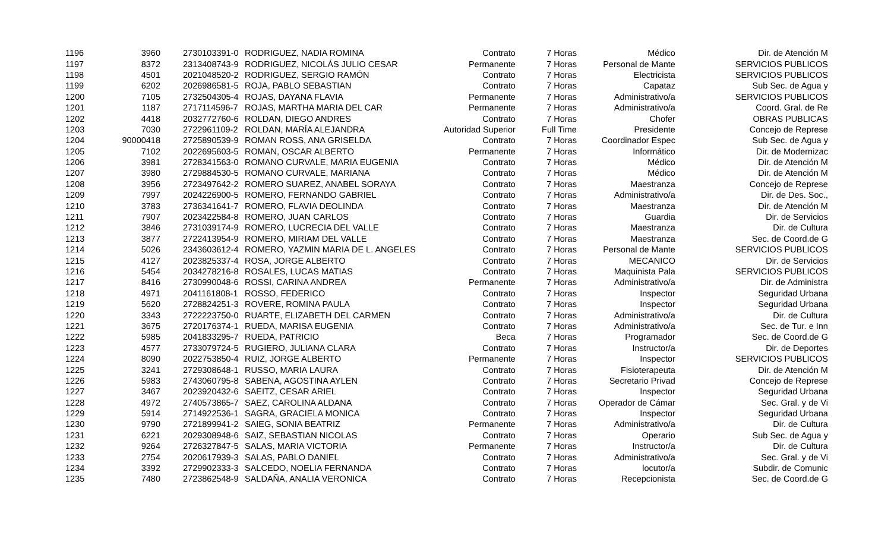| 1196 | 3960 | 2730103391-0 | RODRIGUEZ, NADIA ROMINA | Contrato | 7 Horas | Médico | Dir. de Atención M |
| 1197 | 8372 | 2313408743-9 | RODRIGUEZ, NICOLÁS JULIO CESAR | Permanente | 7 Horas | Personal de Mante | SERVICIOS PUBLICOS |
| 1198 | 4501 | 2021048520-2 | RODRIGUEZ, SERGIO RAMÓN | Contrato | 7 Horas | Electricista | SERVICIOS PUBLICOS |
| 1199 | 6202 | 2026986581-5 | ROJA, PABLO SEBASTIAN | Contrato | 7 Horas | Capataz | Sub Sec. de Agua y |
| 1200 | 7105 | 2732504305-4 | ROJAS, DAYANA FLAVIA | Permanente | 7 Horas | Administrativo/a | SERVICIOS PUBLICOS |
| 1201 | 1187 | 2717114596-7 | ROJAS, MARTHA MARIA DEL CAR | Permanente | 7 Horas | Administrativo/a | Coord. Gral. de Re |
| 1202 | 4418 | 2032772760-6 | ROLDAN, DIEGO ANDRES | Contrato | 7 Horas | Chofer | OBRAS PUBLICAS |
| 1203 | 7030 | 2722961109-2 | ROLDAN, MARÍA ALEJANDRA | Autoridad Superior | Full Time | Presidente | Concejo de Represe |
| 1204 | 90000418 | 2725890539-9 | ROMAN ROSS, ANA GRISELDA | Contrato | 7 Horas | Coordinador Espec | Sub Sec. de Agua y |
| 1205 | 7102 | 2022695603-5 | ROMAN, OSCAR ALBERTO | Permanente | 7 Horas | Informático | Dir. de Modernizac |
| 1206 | 3981 | 2728341563-0 | ROMANO CURVALE, MARIA EUGENIA | Contrato | 7 Horas | Médico | Dir. de Atención M |
| 1207 | 3980 | 2729884530-5 | ROMANO CURVALE, MARIANA | Contrato | 7 Horas | Médico | Dir. de Atención M |
| 1208 | 3956 | 2723497642-2 | ROMERO SUAREZ, ANABEL SORAYA | Contrato | 7 Horas | Maestranza | Concejo de Represe |
| 1209 | 7997 | 2024226900-5 | ROMERO, FERNANDO GABRIEL | Contrato | 7 Horas | Administrativo/a | Dir. de Des. Soc., |
| 1210 | 3783 | 2736341641-7 | ROMERO, FLAVIA DEOLINDA | Contrato | 7 Horas | Maestranza | Dir. de Atención M |
| 1211 | 7907 | 2023422584-8 | ROMERO, JUAN CARLOS | Contrato | 7 Horas | Guardia | Dir. de Servicios |
| 1212 | 3846 | 2731039174-9 | ROMERO, LUCRECIA DEL VALLE | Contrato | 7 Horas | Maestranza | Dir. de Cultura |
| 1213 | 3877 | 2722413954-9 | ROMERO, MIRIAM DEL VALLE | Contrato | 7 Horas | Maestranza | Sec. de Coord.de G |
| 1214 | 5026 | 2343603612-4 | ROMERO, YAZMIN MARIA DE L. ANGELES | Contrato | 7 Horas | Personal de Mante | SERVICIOS PUBLICOS |
| 1215 | 4127 | 2023825337-4 | ROSA, JORGE ALBERTO | Contrato | 7 Horas | MECANICO | Dir. de Servicios |
| 1216 | 5454 | 2034278216-8 | ROSALES, LUCAS MATIAS | Contrato | 7 Horas | Maquinista Pala | SERVICIOS PUBLICOS |
| 1217 | 8416 | 2730990048-6 | ROSSI, CARINA ANDREA | Permanente | 7 Horas | Administrativo/a | Dir. de Administra |
| 1218 | 4971 | 2041161808-1 | ROSSO, FEDERICO | Contrato | 7 Horas | Inspector | Seguridad Urbana |
| 1219 | 5620 | 2728824251-3 | ROVERE, ROMINA PAULA | Contrato | 7 Horas | Inspector | Seguridad Urbana |
| 1220 | 3343 | 2722223750-0 | RUARTE, ELIZABETH DEL CARMEN | Contrato | 7 Horas | Administrativo/a | Dir. de Cultura |
| 1221 | 3675 | 2720176374-1 | RUEDA, MARISA EUGENIA | Contrato | 7 Horas | Administrativo/a | Sec. de Tur. e Inn |
| 1222 | 5985 | 2041833295-7 | RUEDA, PATRICIO | Beca | 7 Horas | Programador | Sec. de Coord.de G |
| 1223 | 4577 | 2733079724-5 | RUGIERO, JULIANA CLARA | Contrato | 7 Horas | Instructor/a | Dir. de Deportes |
| 1224 | 8090 | 2022753850-4 | RUIZ, JORGE ALBERTO | Permanente | 7 Horas | Inspector | SERVICIOS PUBLICOS |
| 1225 | 3241 | 2729308648-1 | RUSSO, MARIA LAURA | Contrato | 7 Horas | Fisioterapeuta | Dir. de Atención M |
| 1226 | 5983 | 2743060795-8 | SABENA, AGOSTINA AYLEN | Contrato | 7 Horas | Secretario Privad | Concejo de Represe |
| 1227 | 3467 | 2023920432-6 | SAEITZ, CESAR ARIEL | Contrato | 7 Horas | Inspector | Seguridad Urbana |
| 1228 | 4972 | 2740573865-7 | SAEZ, CAROLINA ALDANA | Contrato | 7 Horas | Operador de Cámar | Sec. Gral. y de Vi |
| 1229 | 5914 | 2714922536-1 | SAGRA, GRACIELA MONICA | Contrato | 7 Horas | Inspector | Seguridad Urbana |
| 1230 | 9790 | 2721899941-2 | SAIEG, SONIA BEATRIZ | Permanente | 7 Horas | Administrativo/a | Dir. de Cultura |
| 1231 | 6221 | 2029308948-6 | SAIZ, SEBASTIAN NICOLAS | Contrato | 7 Horas | Operario | Sub Sec. de Agua y |
| 1232 | 9264 | 2726327847-5 | SALAS, MARIA VICTORIA | Permanente | 7 Horas | Instructor/a | Dir. de Cultura |
| 1233 | 2754 | 2020617939-3 | SALAS, PABLO DANIEL | Contrato | 7 Horas | Administrativo/a | Sec. Gral. y de Vi |
| 1234 | 3392 | 2729902333-3 | SALCEDO, NOELIA FERNANDA | Contrato | 7 Horas | locutor/a | Subdir. de Comunic |
| 1235 | 7480 | 2723862548-9 | SALDAÑA, ANALIA VERONICA | Contrato | 7 Horas | Recepcionista | Sec. de Coord.de G |